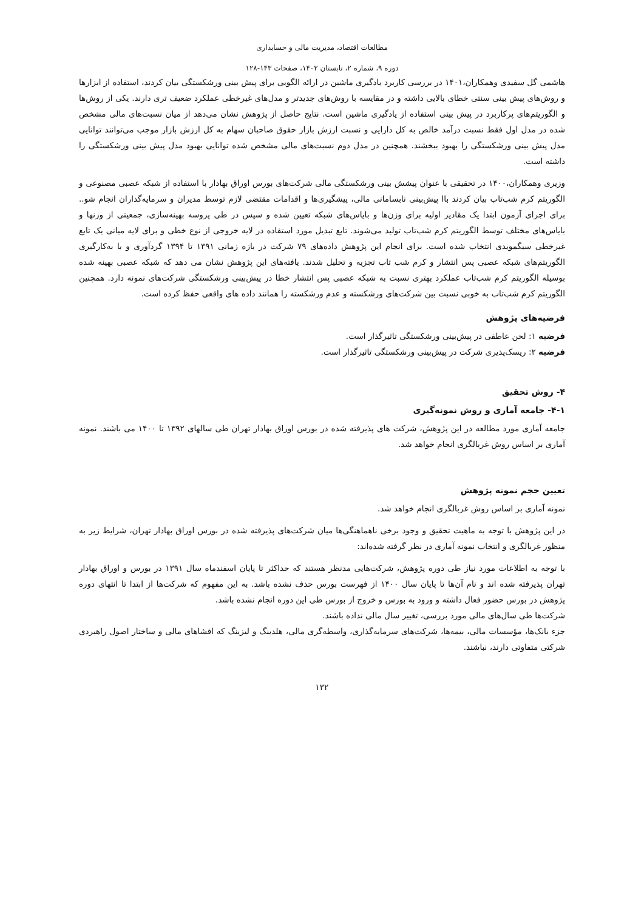مطالعات اقتصاد، مدیریت مالی و حسابداری
دوره ۹، شماره ۲، تابستان ۱۴۰۲، صفحات ۱۴۳-۱۲۸
هاشمی گل سفیدی وهمکاران،۱۴۰۱ در بررسی کاربرد یادگیری ماشین در ارائه الگویی برای پیش بینی ورشکستگی بیان کردند، استفاده از ابزارها و روش‌های پیش بینی سنتی خطای بالایی داشته و در مقایسه با روش‌های جدیدتر و مدل‌های غیرخطی عملکرد ضعیف تری دارند. یکی از روش‌ها و الگوریتم‌های پرکاربرد در پیش بینی استفاده از یادگیری ماشین است. نتایج حاصل از پژوهش نشان می‌دهد از میان نسبت‌های مالی مشخص شده در مدل اول فقط نسبت درآمد خالص به کل دارایی و نسبت ارزش بازار حقوق صاحبان سهام به کل ارزش بازار موجب می‌توانند توانایی مدل پیش بینی ورشکستگی را بهبود ببخشند. همچنین در مدل دوم نسبت‌های مالی مشخص شده توانایی بهبود مدل پیش بینی ورشکستگی را داشته است.
وزیری وهمکاران،۱۴۰۰ در تحقیقی با عنوان پیشش بینی ورشکستگی مالی شرکت‌های بورس اوراق بهادار با استفاده از شبکه عصبی مصنوعی و الگوریتم کرم شب‌تاب بیان کردند باا پیش‌بینی نابسامانی مالی، پیشگیری‌ها و اقدامات مقتضی لازم توسط مدیران و سرمایه‌گذاران انجام شو.. برای اجرای آزمون ابتدا یک مقادیر اولیه برای وزن‌ها و بایاس‌های شبکه تعیین شده و سپس در طی پروسه بهینه‌سازی، جمعیتی از وزنها و بایاس‌های مختلف توسط الگوریتم کرم شب‌تاب تولید می‌شوند. تابع تبدیل مورد استفاده در لایه خروجی از نوع خطی و برای لایه میانی یک تابع غیرخطی سیگمویدی انتخاب شده است. برای انجام این پژوهش داده‌های ۷۹ شرکت در بازه زمانی ۱۳۹۱ تا ۱۳۹۴ گردآوری و با به‌کارگیری الگوریتم‌های شبکه عصبی پس انتشار و کرم شب تاب تجزیه و تحلیل شدند. یافته‌های این پژوهش نشان می دهد که شبکه عصبی بهینه شده بوسیله الگوریتم کرم شب‌تاب عملکرد بهتری نسبت به شبکه عصبی پس انتشار خطا در پیش‌بینی ورشکستگی شرکت‌های نمونه دارد. همچنین الگوریتم کرم شب‌تاب به خوبی نسبت بین شرکت‌های ورشکسته و عدم ورشکسته را همانند داده های واقعی حفظ کرده است.
فرضیه‌های پژوهش
فرضیه ۱: لحن عاطفی در پیش‌بینی ورشکستگی تاثیرگذار است.
فرضیه ۲: ریسک‌پذیری شرکت در پیش‌بینی ورشکستگی تاثیرگذار است.
۴- روش تحقیق
۴-۱- جامعه آماری و روش نمونه‌گیری
جامعه آماری مورد مطالعه در این پژوهش، شرکت های پذیرفته شده در بورس اوراق بهادار تهران طی سالهای ۱۳۹۲ تا ۱۴۰۰ می باشند. نمونه آماری بر اساس روش غربالگری انجام خواهد شد.
تعیین حجم نمونه پژوهش
نمونه آماری بر اساس روش غربالگری انجام خواهد شد.
در این پژوهش با توجه به ماهیت تحقیق و وجود برخی ناهماهنگی‌ها میان شرکت‌های پذیرفته شده در بورس اوراق بهادار تهران، شرایط زیر به منظور غربالگری و انتخاب نمونه آماری در نظر گرفته شده‌اند:
با توجه به اطلاعات مورد نیاز طی دوره پژوهش، شرکت‌هایی مدنظر هستند که حداکثر تا پایان اسفندماه سال ۱۳۹۱ در بورس و اوراق بهادار تهران پذیرفته شده اند و نام آن‌ها تا پایان سال ۱۴۰۰ از فهرست بورس حذف نشده باشد. به این مفهوم که شرکت‌ها از ابتدا تا انتهای دوره پژوهش در بورس حضور فعال داشته و ورود به بورس و خروج از بورس طی این دوره انجام نشده باشد.
شرکت‌ها طی سال‌های مالی مورد بررسی، تغییر سال مالی نداده باشند.
جزء بانک‌ها، مؤسسات مالی، بیمه‌ها، شرکت‌های سرمایه‌گذاری، واسطه‌گری مالی، هلدینگ و لیزینگ که افشاهای مالی و ساختار اصول راهبردی شرکتی متفاوتی دارند، نباشند.
۱۳۲